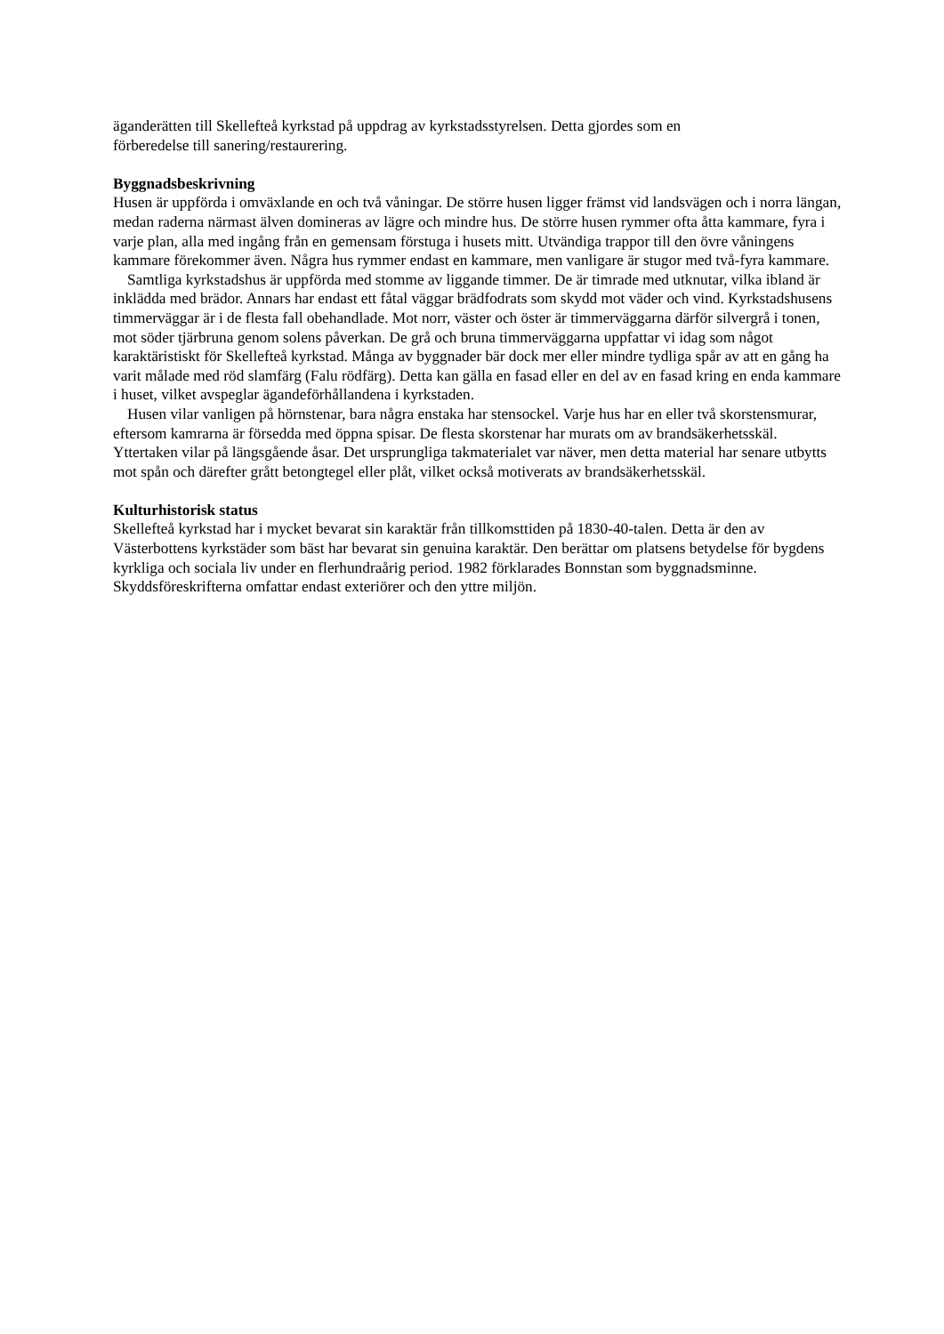äganderätten till Skellefteå kyrkstad på uppdrag av kyrkstadsstyrelsen. Detta gjordes som en
förberedelse till sanering/restaurering.
Byggnadsbeskrivning
Husen är uppförda i omväxlande en och två våningar. De större husen ligger främst vid landsvägen och i norra längan, medan raderna närmast älven domineras av lägre och mindre hus. De större husen rymmer ofta åtta kammare, fyra i varje plan, alla med ingång från en gemensam förstuga i husets mitt. Utvändiga trappor till den övre våningens kammare förekommer även. Några hus rymmer endast en kammare, men vanligare är stugor med två-fyra kammare.
Samtliga kyrkstadshus är uppförda med stomme av liggande timmer. De är timrade med utknutar, vilka ibland är inklädda med brädor. Annars har endast ett fåtal väggar brädfodrats som skydd mot väder och vind. Kyrkstadshusens timmerväggar är i de flesta fall obehandlade. Mot norr, väster och öster är timmerväggarna därför silvergrå i tonen, mot söder tjärbruna genom solens påverkan. De grå och bruna timmerväggarna uppfattar vi idag som något karaktäristiskt för Skellefteå kyrkstad. Många av byggnader bär dock mer eller mindre tydliga spår av att en gång ha varit målade med röd slamfärg (Falu rödfärg). Detta kan gälla en fasad eller en del av en fasad kring en enda kammare i huset, vilket avspeglar ägandeförhållandena i kyrkstaden.
Husen vilar vanligen på hörnstenar, bara några enstaka har stensockel. Varje hus har en eller två skorstensmurar, eftersom kamrarna är försedda med öppna spisar. De flesta skorstenar har murats om av brandsäkerhetsskäl. Yttertaken vilar på längsgående åsar. Det ursprungliga takmaterialet var näver, men detta material har senare utbytts mot spån och därefter grått betongtegel eller plåt, vilket också motiverats av brandsäkerhetsskäl.
Kulturhistorisk status
Skellefteå kyrkstad har i mycket bevarat sin karaktär från tillkomsttiden på 1830-40-talen. Detta är den av Västerbottens kyrkstäder som bäst har bevarat sin genuina karaktär. Den berättar om platsens betydelse för bygdens kyrkliga och sociala liv under en flerhundraårig period. 1982 förklarades Bonnstan som byggnadsminne. Skyddsföreskrifterna omfattar endast exteriörer och den yttre miljön.